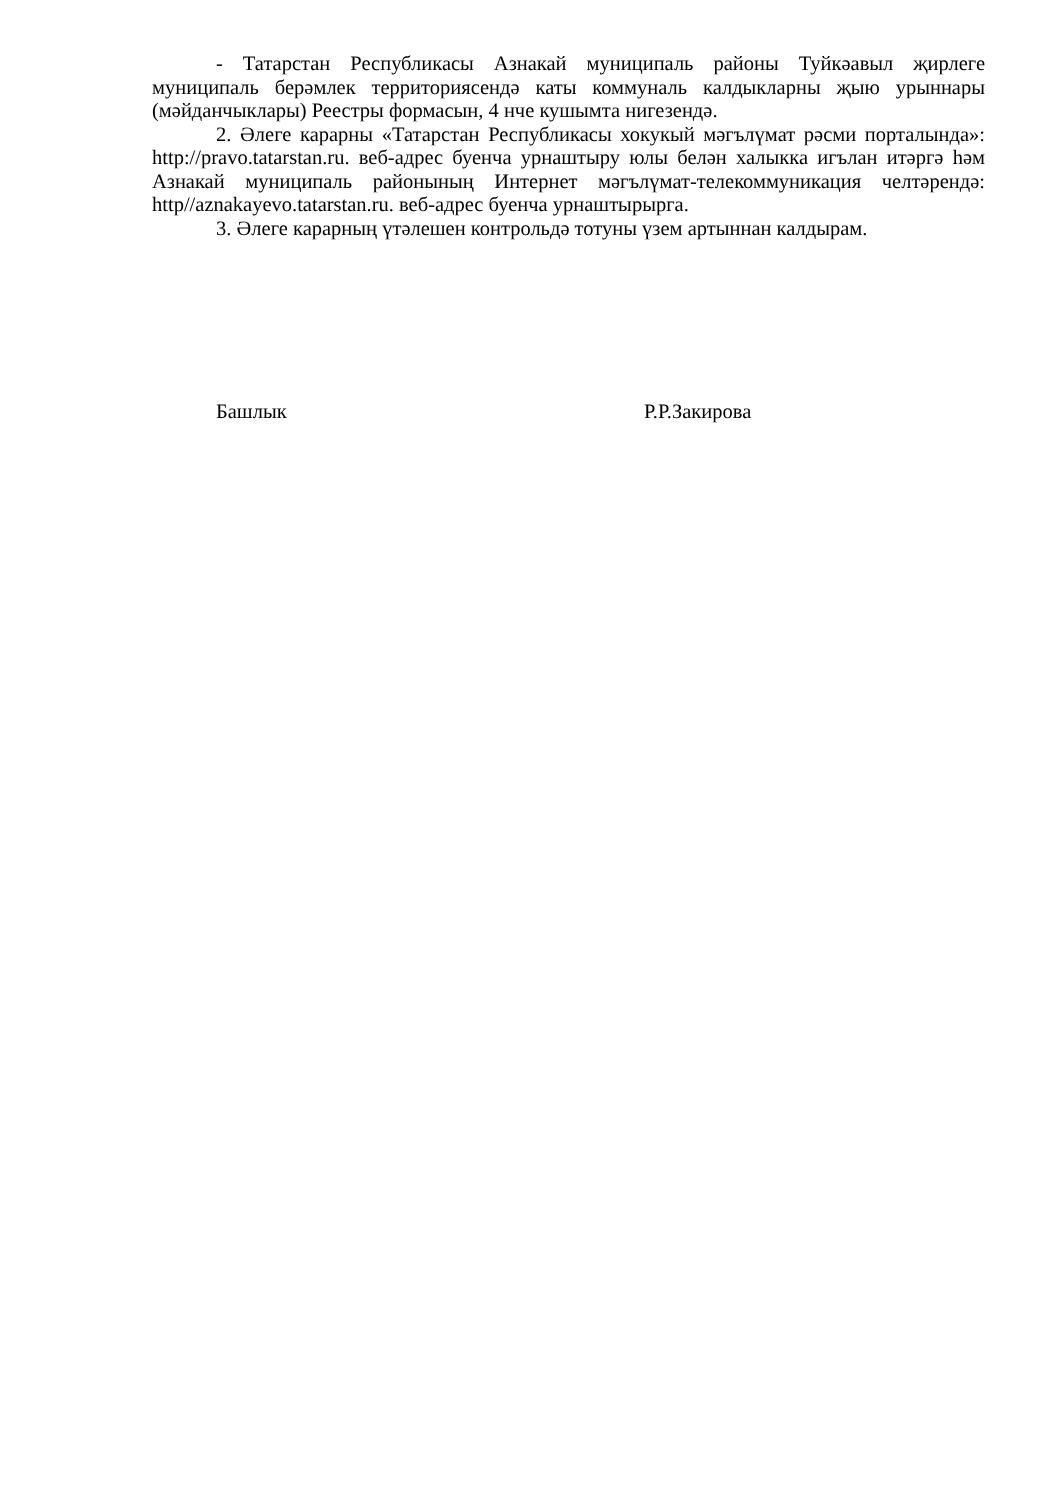- Татарстан Республикасы Азнакай муниципаль районы Туйкәавыл җирлеге муниципаль берәмлек территориясендә каты коммуналь калдыкларны җыю урыннары (мәйданчыклары) Реестры формасын, 4 нче кушымта нигезендә.
2. Әлеге карарны «Татарстан Республикасы хокукый мәгълүмат рәсми порталында»: http://pravo.tatarstan.ru. веб-адрес буенча урнаштыру юлы белән халыкка игълан итәргә һәм Азнакай муниципаль районының Интернет мәгълүмат-телекоммуникация челтәрендә: http//aznakayevo.tatarstan.ru. веб-адрес буенча урнаштырырга.
3. Әлеге карарның үтәлешен контрольдә тотуны үзем артыннан калдырам.
Башлык Р.Р.Закирова